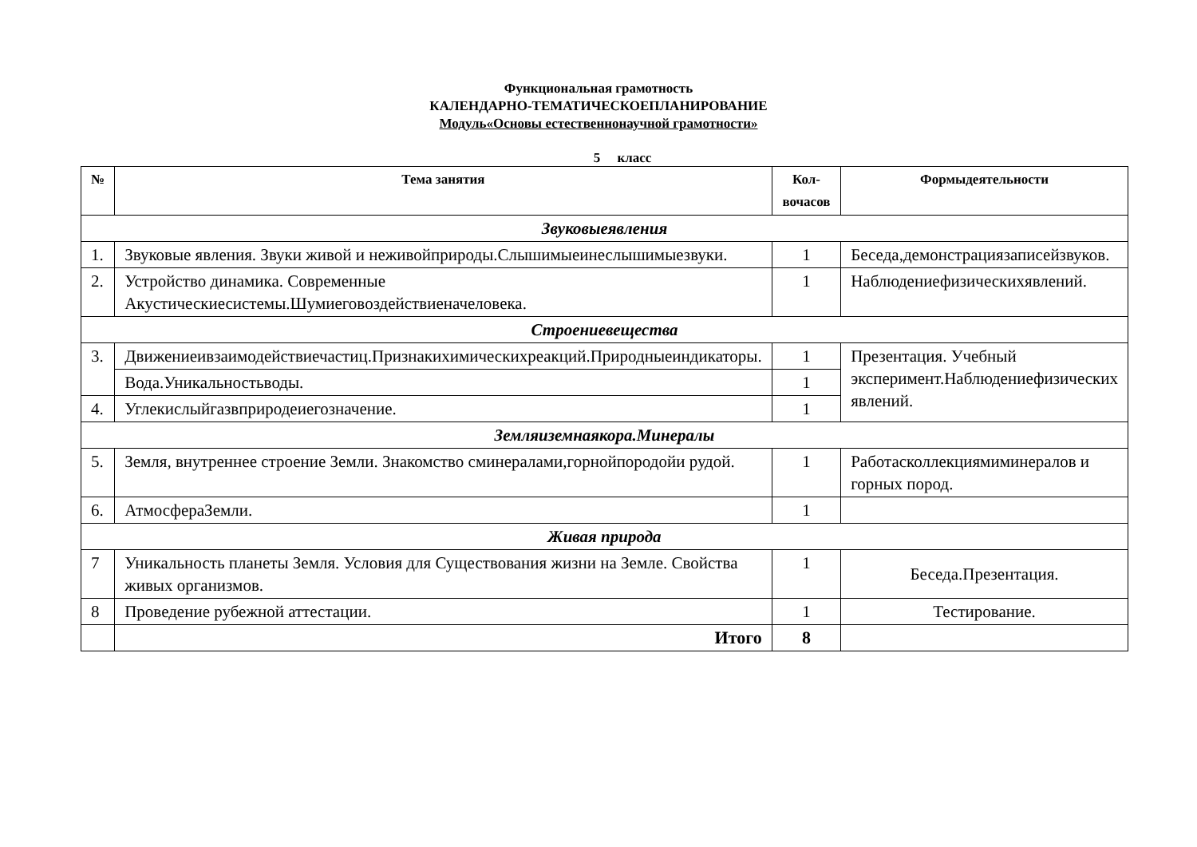Функциональная грамотность
КАЛЕНДАРНО-ТЕМАТИЧЕСКОЕПЛАНИРОВАНИЕ
Модуль«Основы естественнонаучной грамотности»
5 класс
| № | Тема занятия | Кол-вочасов | Формыдеятельности |
| --- | --- | --- | --- |
| Звуковыеявления | | | |
| 1. | Звуковые явления. Звуки живой и неживойприроды.Слышимыеинеслышимыезвуки. | 1 | Беседа,демонстрациязаписейзвуков. |
| 2. | Устройство динамика. Современные Акустическиесистемы.Шумиеговоздействиеначеловека. | 1 | Наблюдениефизическихявлений. |
| Строениевещества | | | |
| 3. | Движениеивзаимодействиечастиц.Признакихимическихреакций.Природныеиндикаторы. | 1 | Презентация. Учебный эксперимент.Наблюдениефизических явлений. |
| | Вода.Уникальностьводы. | 1 | |
| 4. | Углекислыйгазвприродеиегозначение. | 1 | |
| Земляиземнаякора.Минералы | | | |
| 5. | Земля, внутреннее строение Земли. Знакомство сминералами,горнойпородойи рудой. | 1 | Работасколлекциямиминералов и горных пород. |
| 6. | АтмосфераЗемли. | 1 | |
| Живая природа | | | |
| 7 | Уникальность планеты Земля. Условия для Существования жизни на Земле. Свойства живых организмов. | 1 | Беседа.Презентация. |
| 8 | Проведение рубежной аттестации. | 1 | Тестирование. |
| | Итого | 8 | |